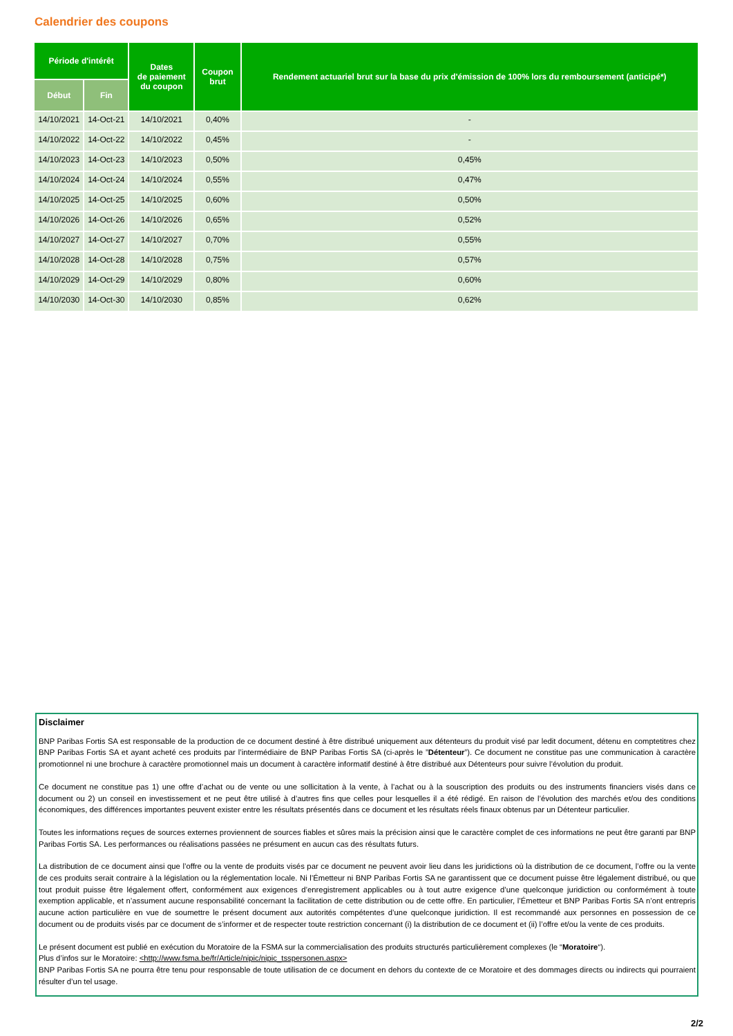Calendrier des coupons
| Période d'intérêt | | Dates de paiement du coupon | Coupon brut | Rendement actuariel brut sur la base du prix d'émission de 100% lors du remboursement (anticipé*) |
| --- | --- | --- | --- | --- |
| Début | Fin | | | |
| 14/10/2021 | 14-Oct-21 | 14/10/2021 | 0,40% | - |
| 14/10/2022 | 14-Oct-22 | 14/10/2022 | 0,45% | - |
| 14/10/2023 | 14-Oct-23 | 14/10/2023 | 0,50% | 0,45% |
| 14/10/2024 | 14-Oct-24 | 14/10/2024 | 0,55% | 0,47% |
| 14/10/2025 | 14-Oct-25 | 14/10/2025 | 0,60% | 0,50% |
| 14/10/2026 | 14-Oct-26 | 14/10/2026 | 0,65% | 0,52% |
| 14/10/2027 | 14-Oct-27 | 14/10/2027 | 0,70% | 0,55% |
| 14/10/2028 | 14-Oct-28 | 14/10/2028 | 0,75% | 0,57% |
| 14/10/2029 | 14-Oct-29 | 14/10/2029 | 0,80% | 0,60% |
| 14/10/2030 | 14-Oct-30 | 14/10/2030 | 0,85% | 0,62% |
Disclaimer
BNP Paribas Fortis SA est responsable de la production de ce document destiné à être distribué uniquement aux détenteurs du produit visé par ledit document, détenu en comptetitres chez BNP Paribas Fortis SA et ayant acheté ces produits par l’intermédiaire de BNP Paribas Fortis SA (ci-après le ”Détenteur”). Ce document ne constitue pas une communication à caractère promotionnel ni une brochure à caractère promotionnel mais un document à caractère informatif destiné à être distribué aux Détenteurs pour suivre l’évolution du produit.
Ce document ne constitue pas 1) une offre d’achat ou de vente ou une sollicitation à la vente, à l’achat ou à la souscription des produits ou des instruments financiers visés dans ce document ou 2) un conseil en investissement et ne peut être utilisé à d’autres fins que celles pour lesquelles il a été rédigé. En raison de l’évolution des marchés et/ou des conditions économiques, des différences importantes peuvent exister entre les résultats présentés dans ce document et les résultats réels finaux obtenus par un Détenteur particulier.
Toutes les informations reçues de sources externes proviennent de sources fiables et sûres mais la précision ainsi que le caractère complet de ces informations ne peut être garanti par BNP Paribas Fortis SA. Les performances ou réalisations passées ne présument en aucun cas des résultats futurs.
La distribution de ce document ainsi que l’offre ou la vente de produits visés par ce document ne peuvent avoir lieu dans les juridictions où la distribution de ce document, l’offre ou la vente de ces produits serait contraire à la législation ou la réglementation locale. Ni l’Émetteur ni BNP Paribas Fortis SA ne garantissent que ce document puisse être légalement distribué, ou que tout produit puisse être légalement offert, conformément aux exigences d’enregistrement applicables ou à tout autre exigence d’une quelconque juridiction ou conformément à toute exemption applicable, et n’assument aucune responsabilité concernant la facilitation de cette distribution ou de cette offre. En particulier, l’Émetteur et BNP Paribas Fortis SA n’ont entrepris aucune action particulière en vue de soumettre le présent document aux autorités compétentes d’une quelconque juridiction. Il est recommandé aux personnes en possession de ce document ou de produits visés par ce document de s’informer et de respecter toute restriction concernant (i) la distribution de ce document et (ii) l’offre et/ou la vente de ces produits.
Le présent document est publié en exécution du Moratoire de la FSMA sur la commercialisation des produits structurés particulièrement complexes (le “Moratoire“).
Plus d’infos sur le Moratoire: <http://www.fsma.be/fr/Article/nipic/nipic_tsspersonen.aspx>
BNP Paribas Fortis SA ne pourra être tenu pour responsable de toute utilisation de ce document en dehors du contexte de ce Moratoire et des dommages directs ou indirects qui pourraient résulter d’un tel usage.
2/2